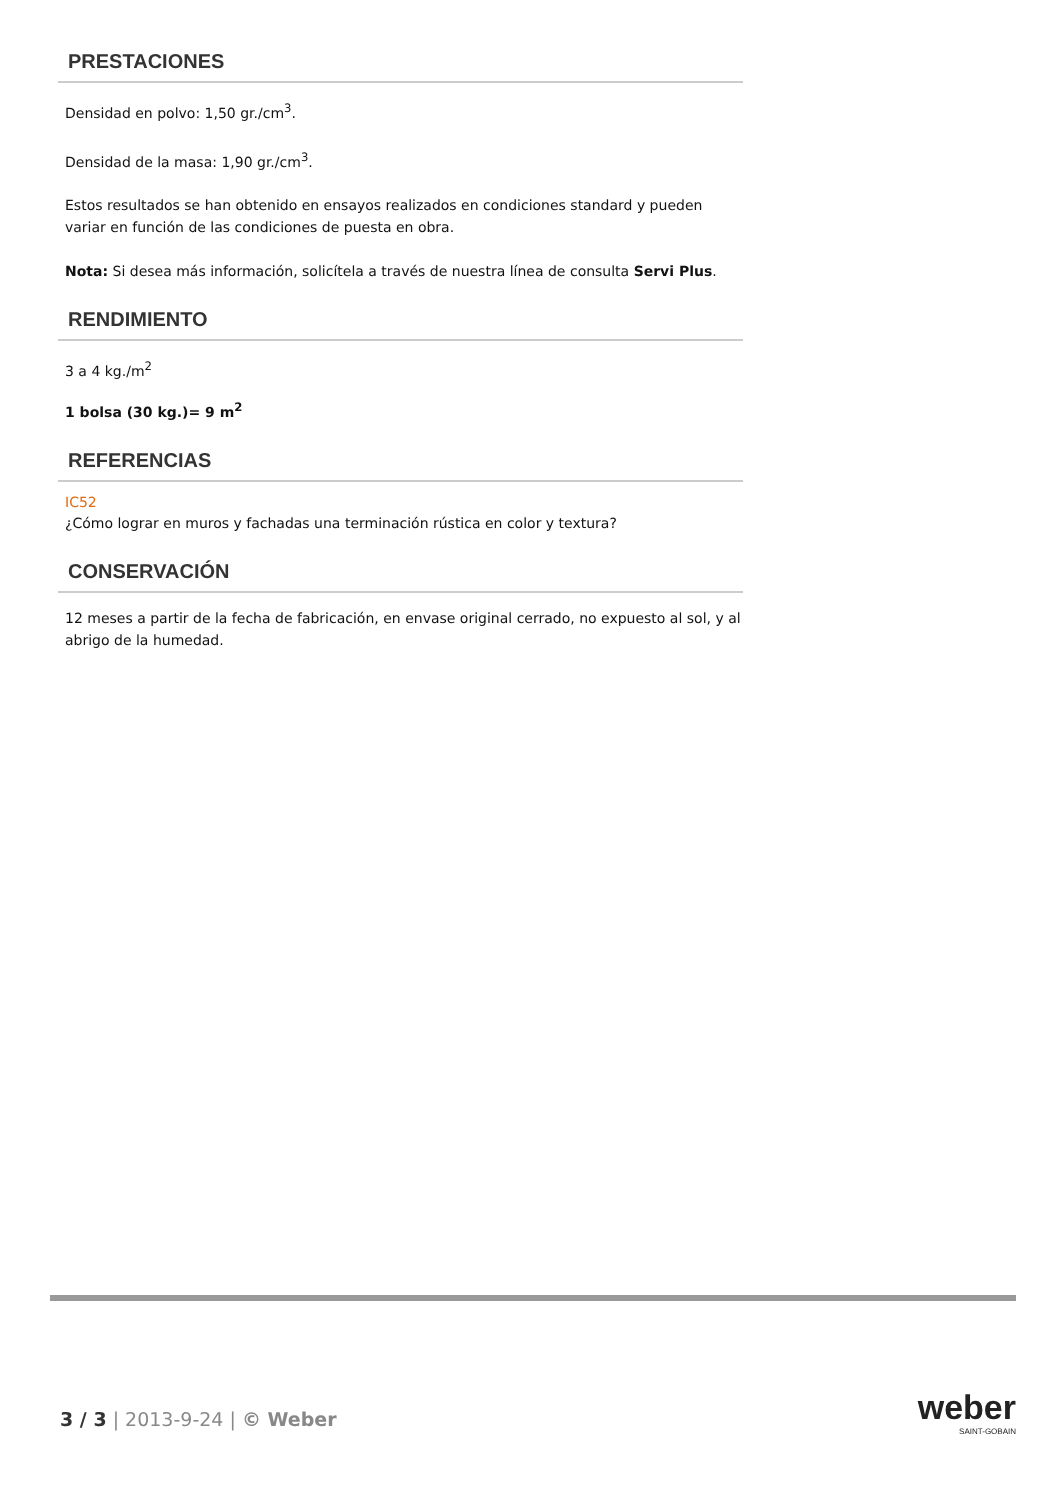PRESTACIONES
Densidad en polvo: 1,50 gr./cm<sup>3</sup>.
Densidad de la masa: 1,90 gr./cm<sup>3</sup>.
Estos resultados se han obtenido en ensayos realizados en condiciones standard y pueden variar en función de las condiciones de puesta en obra.
Nota: Si desea más información, solicítela a través de nuestra línea de consulta Servi Plus.
RENDIMIENTO
3 a 4 kg./m<sup>2</sup>
1 bolsa (30 kg.)= 9 m<sup>2</sup>
REFERENCIAS
IC52
¿Cómo lograr en muros y fachadas una terminación rústica en color y textura?
CONSERVACIÓN
12 meses a partir de la fecha de fabricación, en envase original cerrado, no expuesto al sol, y al abrigo de la humedad.
3 / 3 | 2013-9-24 | © Weber weber
SAINT-GOBAIN